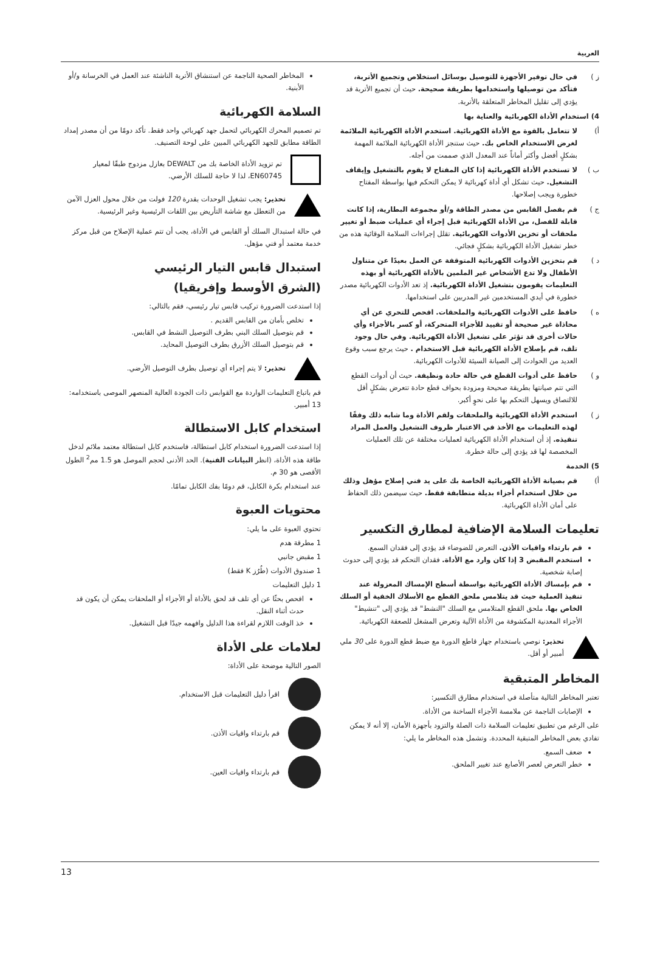العربية
ز ) في حال توفير الأجهزة للتوصيل بوسائل استخلاص وتجميع الأتربة، فتأكد من توصيلها واستخدامها بطريقة صحيحة. حيث أن تجميع الأتربة قد يؤدي إلى تقليل المخاطر المتعلقة بالأتربة.
4) استخدام الأداة الكهربائية والعناية بها
أ) لا تتعامل بالقوة مع الأداة الكهربائية. استخدم الأداة الكهربائية الملائمة لغرض الاستخدام الخاص بك. حيث ستنجز الأداة الكهربائية الملائمة المهمة بشكلٍ أفضل وأكثر أماناً عند المعدل الذي صممت من أجله.
ب ) لا تستخدم الأداة الكهربائية إذا كان المفتاح لا يقوم بالتشغيل وإيقاف التشغيل. حيث تشكل أي أداة كهربائية لا يمكن التحكم فيها بواسطة المفتاح خطورة ويجب إصلاحها.
ج ) قم بفصل القابس من مصدر الطاقة و/أو مجموعة البطارية، إذا كانت قابلة للفصل، من الأداة الكهربائية قبل إجراء أي عمليات ضبط أو تغيير ملحقات أو تخزين الأدوات الكهربائية. تقلل إجراءات السلامة الوقائية هذه من خطر تشغيل الأداة الكهربائية بشكلٍ فجائي.
د ) قم بتخزين الأدوات الكهربائية المتوقفة عن العمل بعيدًا عن متناول الأطفال ولا تدع الأشخاص غير الملمين بالأداة الكهربائية أو بهذه التعليمات يقومون بتشغيل الأداة الكهربائية. إذ تعد الأدوات الكهربائية مصدر خطورة في أيدي المستخدمين غير المدربين على استخدامها.
ه ) حافظ على الأدوات الكهربائية والملحقات. افحص للتحري عن أي محاذاة غير صحيحة أو تقييد للأجزاء المتحركة، أو كسر بالأجزاء وأي حالات أخرى قد تؤثر على تشغيل الأداة الكهربائية. وفي حال وجود تلف، قم بإصلاح الأداة الكهربائية قبل الاستخدام . حيث يرجع سبب وقوع العديد من الحوادث إلى الصيانة السيئة للأدوات الكهربائية.
و ) حافظ على أدوات القطع في حالة حادة ونظيفة. حيث أن أدوات القطع التي تتم صيانتها بطريقة صحيحة ومزودة بحواف قطع حادة تتعرض بشكلٍ أقل للالتصاق ويسهل التحكم بها على نحوٍ أكبر.
ز ) استخدم الأداة الكهربائية والملحقات ولقم الأداة وما شابه ذلك وفقًا لهذه التعليمات مع الأخذ في الاعتبار ظروف التشغيل والعمل المراد تنفيذه. إذ أن استخدام الأداة الكهربائية لعمليات مختلفة عن تلك العمليات المخصصة لها قد يؤدي إلى حالة خطرة.
5) الخدمة
أ) قم بصيانة الأداة الكهربائية الخاصة بك على يد فني إصلاح مؤهل وذلك من خلال استخدام أجزاء بديلة متطابقة فقط. حيث سيضمن ذلك الحفاظ على أمان الأداة الكهربائية.
تعليمات السلامة الإضافية لمطارق التكسير
قم بارتداء واقيات الأذن. التعرض للضوضاء قد يؤدي إلى فقدان السمع.
استخدم المقبض 3 إذا كان وارد مع الأداة. فقدان التحكم قد يؤدي إلى حدوث إصابة شخصية.
قم بإمساك الأداة الكهربائية بواسطة أسطح الإمساك المعزولة عند تنفيذ العملية حيث قد يتلامس ملحق القطع مع الأسلاك الخفية أو السلك الخاص بها. ملحق القطع المتلامس مع السلك "النشط" قد يؤدي إلى "تنشيط" الأجزاء المعدنية المكشوفة من الأداة الآلية وتعرض المشغل للصعقة الكهربائية.
تحذير: نوصي باستخدام جهاز قاطع الدورة مع ضبط قطع الدورة على 30 ملي أمبير أو أقل.
المخاطر المتبقية
تعتبر المخاطر التالية متأصلة في استخدام مطارق التكسير:
الإصابات الناجمة عن ملامسة الأجزاء الساخنة من الأداة.
على الرغم من تطبيق تعليمات السلامة ذات الصلة والتزود بأجهزة الأمان، إلا أنه لا يمكن تفادي بعض المخاطر المتبقية المحددة. وتشمل هذه المخاطر ما يلي:
ضعف السمع.
خطر التعرض لعصر الأصابع عند تغيير الملحق.
المخاطر الصحية الناجمة عن استنشاق الأتربة الناشئة عند العمل في الخرسانة و/أو الأبنية.
السلامة الكهربائية
تم تصميم المحرك الكهربائي لتحمل جهد كهربائي واحد فقط. تأكد دومًا من أن مصدر إمداد الطاقة مطابق للجهد الكهربائي المبين على لوحة التصنيف.
تم تزويد الأداة الخاصة بك من DEWALT بعازل مزدوج طبقًا لمعيار EN60745، لذا لا حاجة للسلك الأرضي.
تحذير: يجب تشغيل الوحدات بقدرة 120 فولت من خلال محول العزل الآمن من التعطل مع شاشة التأريض بين اللفات الرئيسية وغير الرئيسية.
في حالة استبدال السلك أو القابس في الأداة، يجب أن تتم عملية الإصلاح من قبل مركز خدمة معتمد أو فني مؤهل.
استبدال قابس التيار الرئيسي
(الشرق الأوسط وإفريقيا)
إذا استدعت الضرورة تركيب قابس تيار رئيسي، فقم بالتالي:
تخلص بأمان من القابس القديم .
قم بتوصيل السلك البني بطرف التوصيل النشط في القابس.
قم بتوصيل السلك الأزرق بطرف التوصيل المحايد.
تحذير: لا يتم إجراء أي توصيل بطرف التوصيل الأرضي.
قم باتباع التعليمات الواردة مع القوابس ذات الجودة العالية المنصهر الموصى باستخدامه: 13 أمبير.
استخدام كابل الاستطالة
إذا استدعت الضرورة استخدام كابل استطالة، فاستخدم كابل استطالة معتمد ملائم لدخل طاقة هذه الأداة، (انظر البيانات الفنية). الحد الأدنى لحجم الموصل هو 1.5 مم<sup>2</sup> الطول الأقصى هو 30 م.
عند استخدام بكرة الكابل، قم دومًا بفك الكابل تمامًا.
محتويات العبوة
تحتوي العبوة على ما يلي:
1 مطرقة هدم
1 مقبض جانبي
1 صندوق الأدوات (طُرُز K فقط)
1 دليل التعليمات
افحص بحثًا عن أي تلف قد لحق بالأداة أو الأجزاء أو الملحقات يمكن أن يكون قد حدث أثناء النقل.
خذ الوقت اللازم لقراءة هذا الدليل وافهمه جيدًا قبل التشغيل.
لعلامات على الأداة
الصور التالية موضحة على الأداة:
اقرأ دليل التعليمات قبل الاستخدام.
قم بارتداء واقيات الأذن.
قم بارتداء واقيات العين.
13